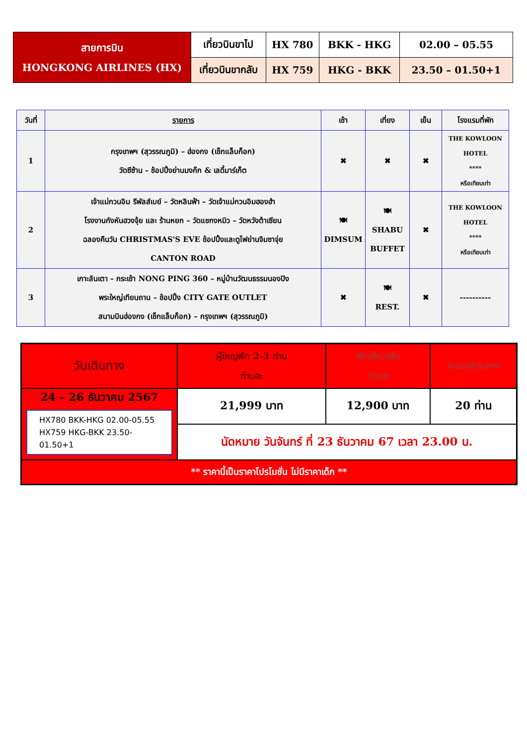| สายการบิน HONGKONG AIRLINES (HX) | เที่ยวบินขาไป | HX 780 | BKK - HKG | 02.00 – 05.55 |
| | เที่ยวบินขากลับ | HX 759 | HKG - BKK | 23.50 – 01.50+1 |
| วันที่ | รายการ | เช้า | เที่ยง | เย็น | โรงแรมที่พัก |
| --- | --- | --- | --- | --- | --- |
| 1 | กรุงเทพฯ (สุวรรณภูมิ) – ฮ่องกง (เช็กแล็บก็อก) วัดซีซ้าน – ช้อปปิ้งย่านมงก๊ก & เลดี้มาร์เก็ต | ✖ | ✖ | ✖ | THE KOWLOON HOTEL **** หรือเทียบเท่า |
| 2 | เจ้าแม่กวนอิม รีพัลส์เบย์ – วัดหลินฟ้า – วัดเจ้าแม่กวนอิมฮองฮำ โรงงานกังหันฮวงจุ้ย และ ร้านหยก – วัดแชกงหมิว – วัดหวังต้าเซียน ฉลองคืนวัน CHRISTMAS'S EVE ช้อปปิ้งและดูไฟย่านจิมซาจุ่ย CANTON ROAD | 🍽 DIMSUM | 🍽 SHABU BUFFET | ✖ | THE KOWLOON HOTEL **** หรือเทียบเท่า |
| 3 | เกาะลันเตา – กระเช้า NONG PING 360 – หมู่บ้านวัฒนธรรมนองปิง พระใหญ่เทียนถาน – ช้อปปิ้ง CITY GATE OUTLET สนามบินฮ่องกง (เช็กแล็บก็อก) – กรุงเทพฯ (สุวรรณภูมิ) | ✖ | 🍽 REST. | ✖ | ---------- |
| วันเดินทาง | ผู้ใหญ่พัก 2-3 ท่าน ท่านละ | พักเดี่ยวเพิ่ม ท่านละ | จำนวนผู้เดินทาง |
| 24 – 26 ธันวาคม 2567 HX780 BKK-HKG 02.00-05.55 HX759 HKG-BKK 23.50-01.50+1 | 21,999 บาท | 12,900 บาท | 20 ท่าน |
| | นัดหมาย วันจันทร์ ที่ 23 ธันวาคม 67 เวลา 23.00 น. | | |
| ** ราคานี้เป็นราคาโปรโมชั่น ไม่มีราคาเด็ก ** | | | |